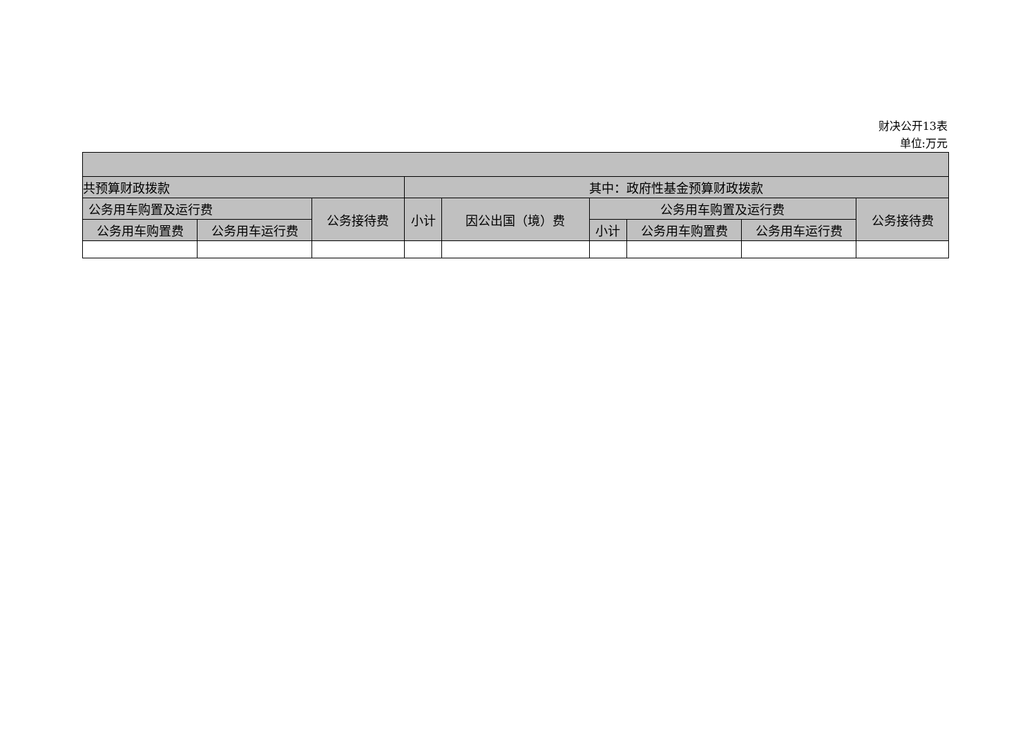财决公开13表
单位:万元
| 共预算财政拨款 | | | 其中：政府性基金预算财政拨款 | | | | | |
| --- | --- | --- | --- | --- | --- | --- | --- | --- |
| 公务用车购置及运行费 | | 公务接待费 | 小计 | 因公出国（境）费 | 公务用车购置及运行费 | | | 公务接待费 |
| 公务用车购置费 | 公务用车运行费 | | | | 小计 | 公务用车购置费 | 公务用车运行费 | |